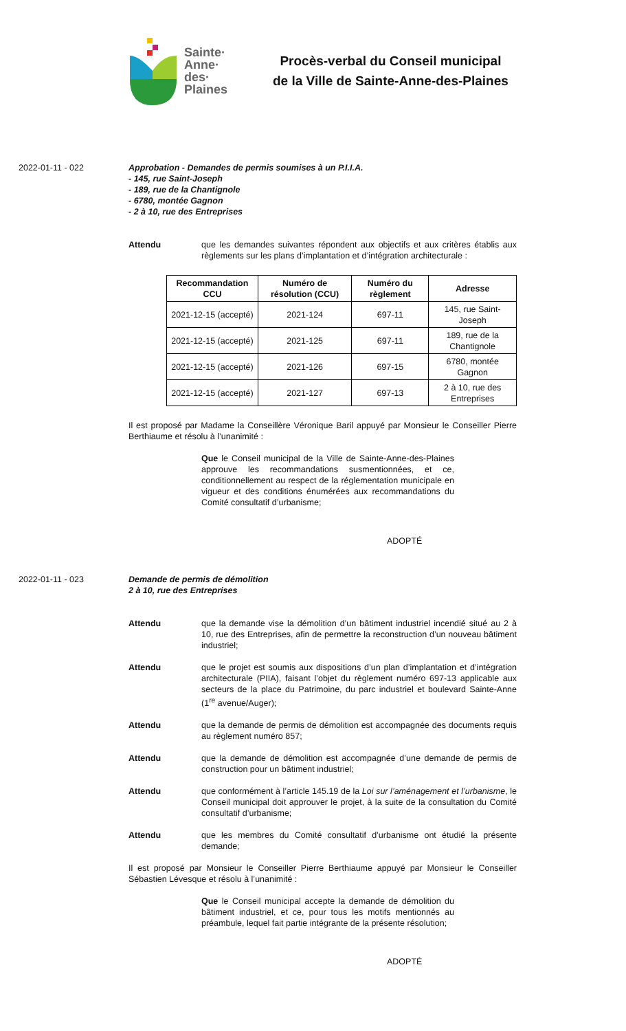Sainte·
Anne·
des·
Plaines
Procès-verbal du Conseil municipal
de la Ville de Sainte-Anne-des-Plaines
2022-01-11 - 022 Approbation - Demandes de permis soumises à un P.I.I.A.
- 145, rue Saint-Joseph
- 189, rue de la Chantignole
- 6780, montée Gagnon
- 2 à 10, rue des Entreprises
Attendu que les demandes suivantes répondent aux objectifs et aux critères établis aux règlements sur les plans d’implantation et d’intégration architecturale :
| Recommandation CCU | Numéro de résolution (CCU) | Numéro du règlement | Adresse |
| --- | --- | --- | --- |
| 2021-12-15 (accepté) | 2021-124 | 697-11 | 145, rue Saint-Joseph |
| 2021-12-15 (accepté) | 2021-125 | 697-11 | 189, rue de la Chantignole |
| 2021-12-15 (accepté) | 2021-126 | 697-15 | 6780, montée Gagnon |
| 2021-12-15 (accepté) | 2021-127 | 697-13 | 2 à 10, rue des Entreprises |
Il est proposé par Madame la Conseillère Véronique Baril appuyé par Monsieur le Conseiller Pierre Berthiaume et résolu à l’unanimité :
Que le Conseil municipal de la Ville de Sainte-Anne-des-Plaines approuve les recommandations susmentionnées, et ce, conditionnellement au respect de la réglementation municipale en vigueur et des conditions énumérées aux recommandations du Comité consultatif d’urbanisme;
ADOPTÉ
2022-01-11 - 023 Demande de permis de démolition
2 à 10, rue des Entreprises
Attendu que la demande vise la démolition d’un bâtiment industriel incendié situé au 2 à 10, rue des Entreprises, afin de permettre la reconstruction d’un nouveau bâtiment industriel;
Attendu que le projet est soumis aux dispositions d’un plan d’implantation et d’intégration architecturale (PIIA), faisant l’objet du règlement numéro 697-13 applicable aux secteurs de la place du Patrimoine, du parc industriel et boulevard Sainte-Anne (1<sup>re</sup> avenue/Auger);
Attendu que la demande de permis de démolition est accompagnée des documents requis au règlement numéro 857;
Attendu que la demande de démolition est accompagnée d’une demande de permis de construction pour un bâtiment industriel;
Attendu que conformément à l’article 145.19 de la Loi sur l’aménagement et l’urbanisme, le Conseil municipal doit approuver le projet, à la suite de la consultation du Comité consultatif d’urbanisme;
Attendu que les membres du Comité consultatif d’urbanisme ont étudié la présente demande;
Il est proposé par Monsieur le Conseiller Pierre Berthiaume appuyé par Monsieur le Conseiller Sébastien Lévesque et résolu à l’unanimité :
Que le Conseil municipal accepte la demande de démolition du bâtiment industriel, et ce, pour tous les motifs mentionnés au préambule, lequel fait partie intégrante de la présente résolution;
ADOPTÉ